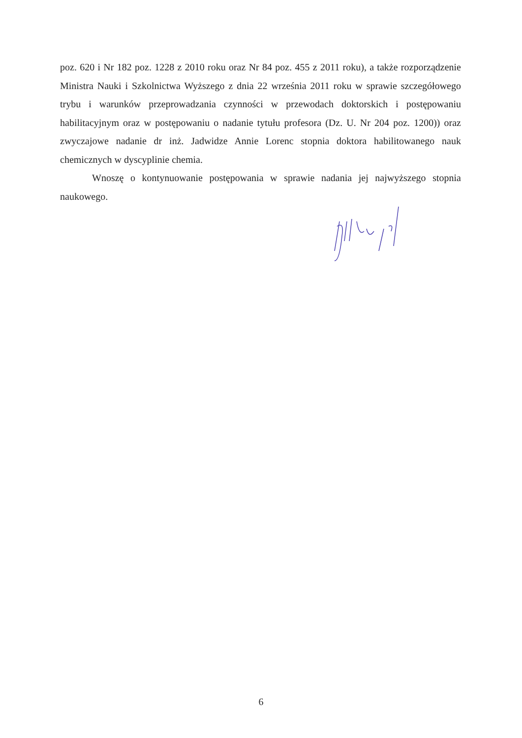poz. 620 i Nr 182 poz. 1228 z 2010 roku oraz Nr 84 poz. 455 z 2011 roku), a także rozporządzenie Ministra Nauki i Szkolnictwa Wyższego z dnia 22 września 2011 roku w sprawie szczegółowego trybu i warunków przeprowadzania czynności w przewodach doktorskich i postępowaniu habilitacyjnym oraz w postępowaniu o nadanie tytułu profesora (Dz. U. Nr 204 poz. 1200)) oraz zwyczajowe nadanie dr inż. Jadwidze Annie Lorenc stopnia doktora habilitowanego nauk chemicznych w dyscyplinie chemia.
Wnoszę o kontynuowanie postępowania w sprawie nadania jej najwyższego stopnia naukowego.
6